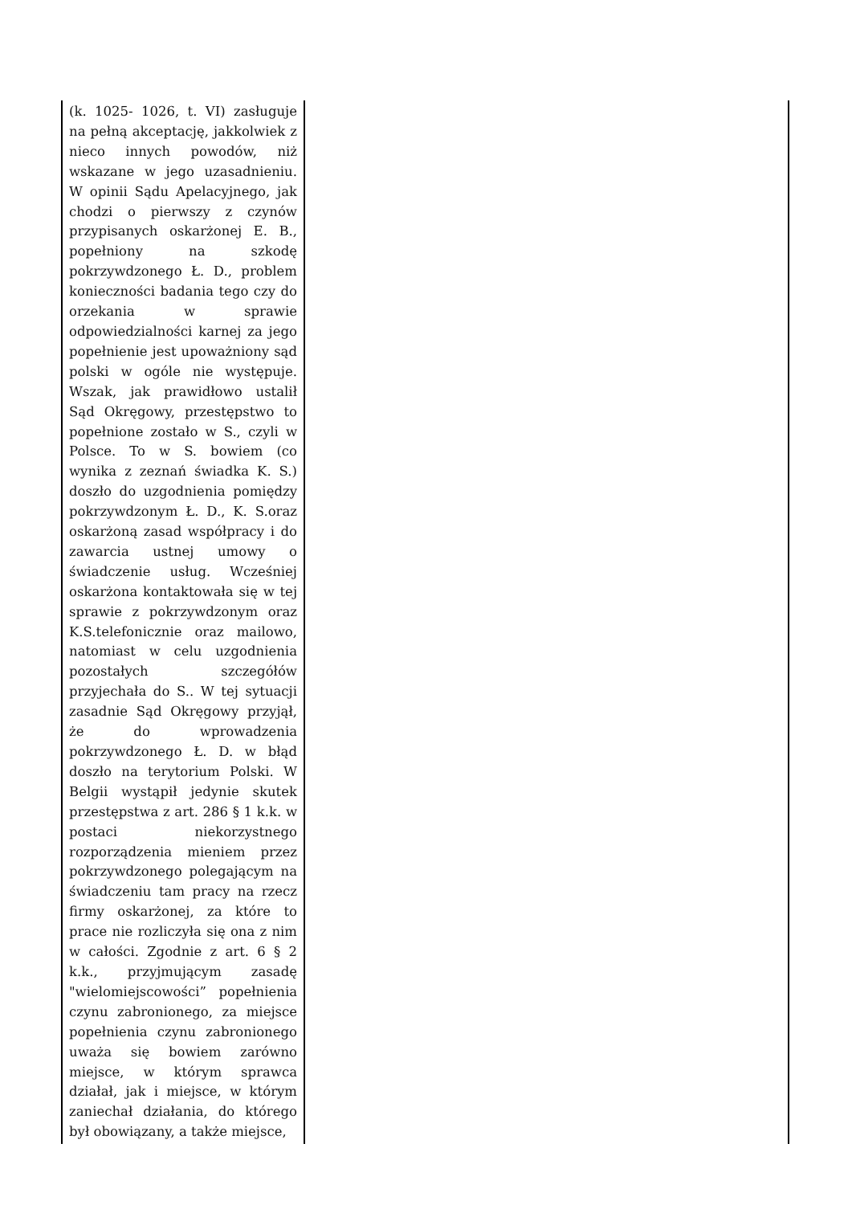| (k. 1025- 1026, t. VI) zasługuje na pełną akceptację, jakkolwiek z nieco innych powodów, niż wskazane w jego uzasadnieniu. W opinii Sądu Apelacyjnego, jak chodzi o pierwszy z czynów przypisanych oskarżonej E. B., popełniony na szkodę pokrzywdzonego Ł. D., problem konieczności badania tego czy do orzekania w sprawie odpowiedzialności karnej za jego popełnienie jest upoważniony sąd polski w ogóle nie występuje. Wszak, jak prawidłowo ustalił Sąd Okręgowy, przestępstwo to popełnione zostało w S., czyli w Polsce. To w S. bowiem (co wynika z zeznań świadka K. S.) doszło do uzgodnienia pomiędzy pokrzywdzonym Ł. D., K. S.oraz oskarżoną zasad współpracy i do zawarcia ustnej umowy o świadczenie usług. Wcześniej oskarżona kontaktowała się w tej sprawie z pokrzywdzonym oraz K.S.telefonicznie oraz mailowo, natomiast w celu uzgodnienia pozostałych szczegółów przyjechała do S.. W tej sytuacji zasadnie Sąd Okręgowy przyjął, że do wprowadzenia pokrzywdzonego Ł. D. w błąd doszło na terytorium Polski. W Belgii wystąpił jedynie skutek przestępstwa z art. 286 § 1 k.k. w postaci niekorzystnego rozporządzenia mieniem przez pokrzywdzonego polegającym na świadczeniu tam pracy na rzecz firmy oskarżonej, za które to prace nie rozliczyła się ona z nim w całości. Zgodnie z art. 6 § 2 k.k., przyjmującym zasadę "wielomiejscowości” popełnienia czynu zabronionego, za miejsce popełnienia czynu zabronionego uważa się bowiem zarówno miejsce, w którym sprawca działał, jak i miejsce, w którym zaniechał działania, do którego był obowiązany, a także miejsce, | |